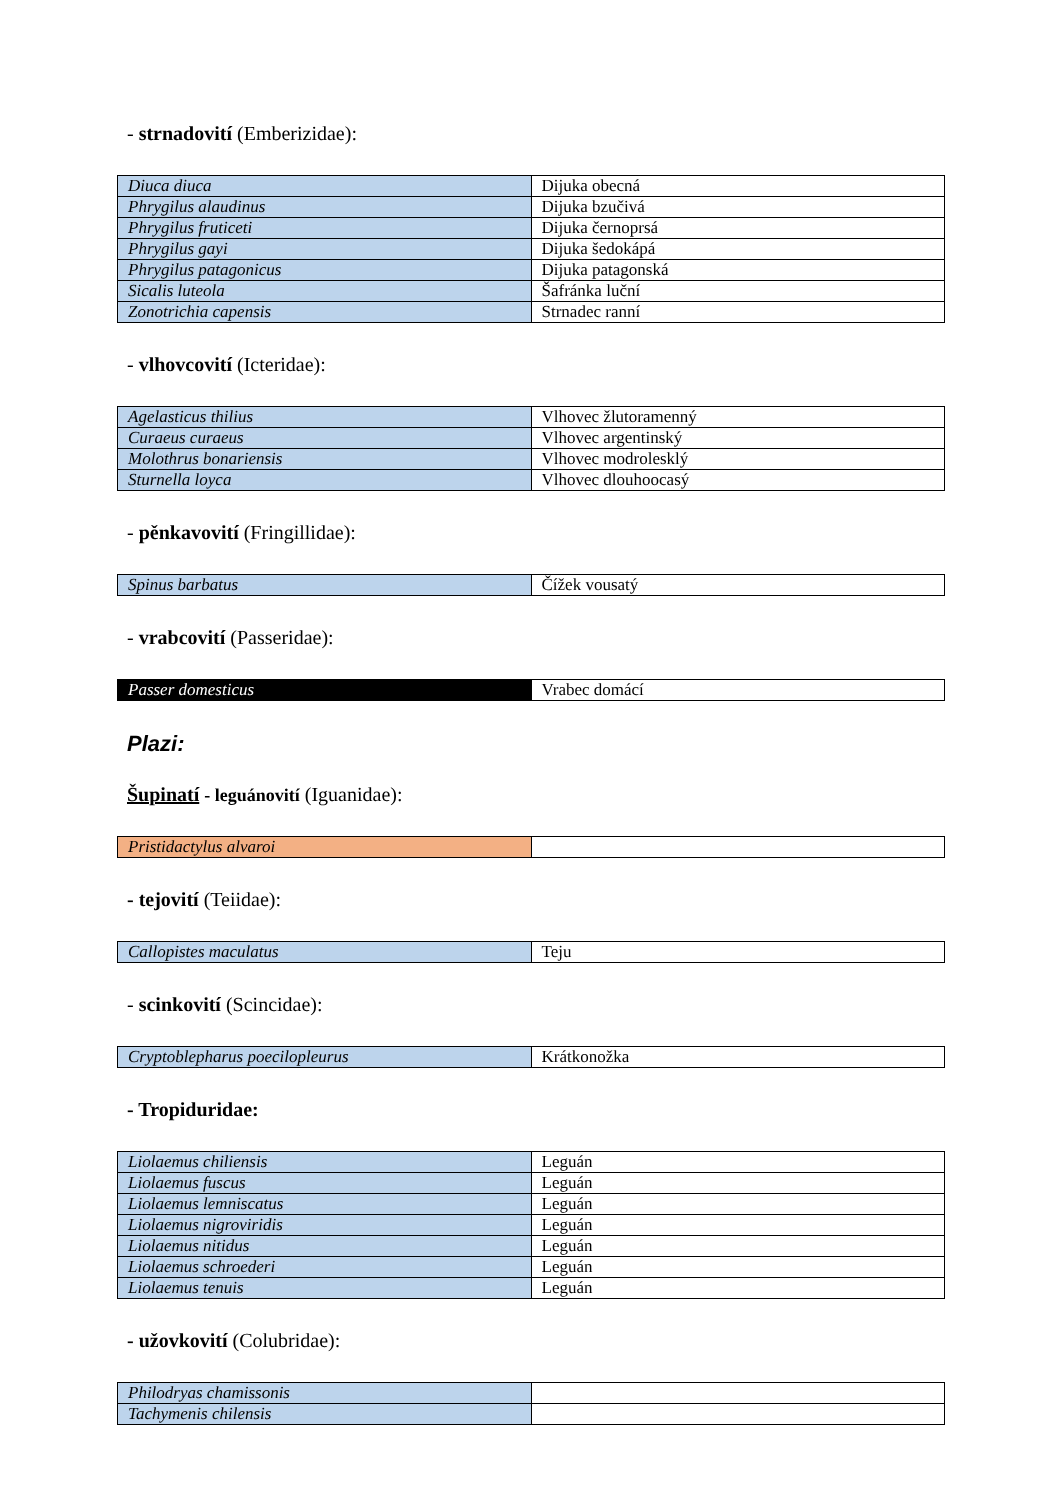- strnadovití (Emberizidae):
| Diuca diuca | Dijuka obecná |
| Phrygilus alaudinus | Dijuka bzučivá |
| Phrygilus fruticeti | Dijuka černoprsá |
| Phrygilus gayi | Dijuka šedokápá |
| Phrygilus patagonicus | Dijuka patagonská |
| Sicalis luteola | Šafránka luční |
| Zonotrichia capensis | Strnadec ranní |
- vlhovcovití (Icteridae):
| Agelasticus thilius | Vlhovec žlutoramenný |
| Curaeus curaeus | Vlhovec argentinský |
| Molothrus bonariensis | Vlhovec modroleskl​ý |
| Sturnella loyca | Vlhovec dlouhoocasý |
- pěnkavovití (Fringillidae):
| Spinus barbatus | Čížek vousatý |
- vrabcovití (Passeridae):
| Passer domesticus | Vrabec domácí |
Plazi:
Šupinatí - leguánovití (Iguanidae):
| Pristidactylus alvaroi | |
- tejovití (Teiidae):
| Callopistes maculatus | Teju |
- scinkovití (Scincidae):
| Cryptoblepharus poecilopleurus | Krátkonožka |
- Tropiduridae:
| Liolaemus chiliensis | Leguán |
| Liolaemus fuscus | Leguán |
| Liolaemus lemniscatus | Leguán |
| Liolaemus nigroviridis | Leguán |
| Liolaemus nitidus | Leguán |
| Liolaemus schroederi | Leguán |
| Liolaemus tenuis | Leguán |
- užovkovití (Colubridae):
| Philodryas chamissonis | |
| Tachymenis chilensis | |